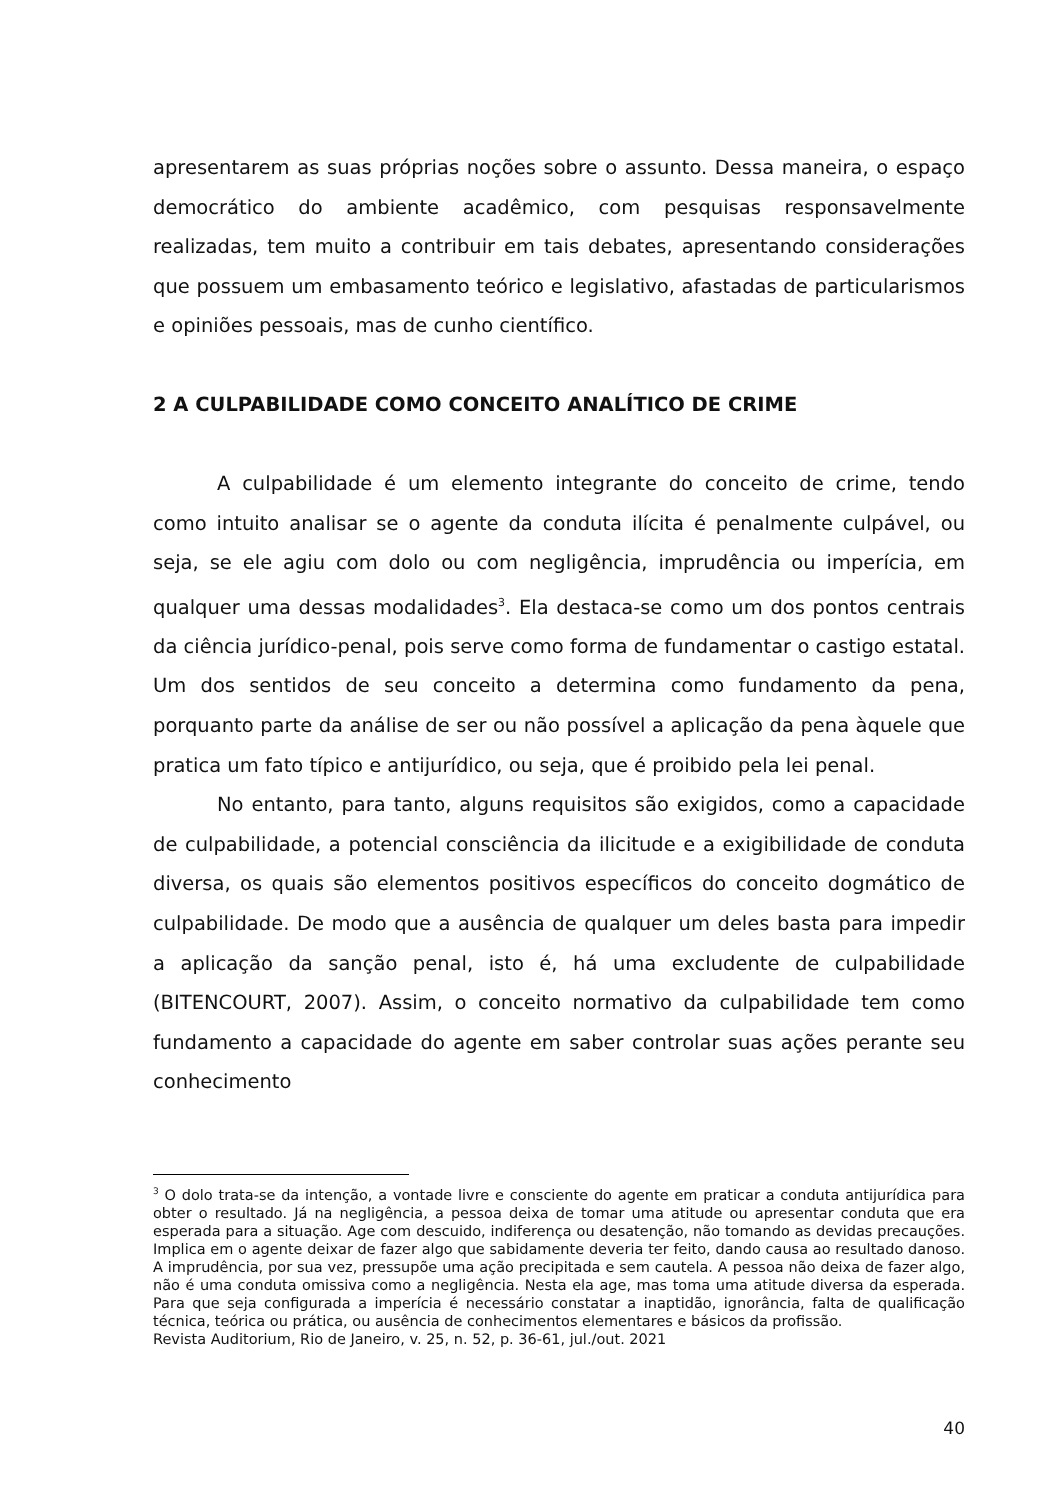apresentarem as suas próprias noções sobre o assunto. Dessa maneira, o espaço democrático do ambiente acadêmico, com pesquisas responsavelmente realizadas, tem muito a contribuir em tais debates, apresentando considerações que possuem um embasamento teórico e legislativo, afastadas de particularismos e opiniões pessoais, mas de cunho científico.
2 A CULPABILIDADE COMO CONCEITO ANALÍTICO DE CRIME
A culpabilidade é um elemento integrante do conceito de crime, tendo como intuito analisar se o agente da conduta ilícita é penalmente culpável, ou seja, se ele agiu com dolo ou com negligência, imprudência ou imperícia, em qualquer uma dessas modalidades<sup>3</sup>. Ela destaca-se como um dos pontos centrais da ciência jurídico-penal, pois serve como forma de fundamentar o castigo estatal. Um dos sentidos de seu conceito a determina como fundamento da pena, porquanto parte da análise de ser ou não possível a aplicação da pena àquele que pratica um fato típico e antijurídico, ou seja, que é proibido pela lei penal.
No entanto, para tanto, alguns requisitos são exigidos, como a capacidade de culpabilidade, a potencial consciência da ilicitude e a exigibilidade de conduta diversa, os quais são elementos positivos específicos do conceito dogmático de culpabilidade. De modo que a ausência de qualquer um deles basta para impedir a aplicação da sanção penal, isto é, há uma excludente de culpabilidade (BITENCOURT, 2007). Assim, o conceito normativo da culpabilidade tem como fundamento a capacidade do agente em saber controlar suas ações perante seu conhecimento
<sup>3</sup> O dolo trata-se da intenção, a vontade livre e consciente do agente em praticar a conduta antijurídica para obter o resultado. Já na negligência, a pessoa deixa de tomar uma atitude ou apresentar conduta que era esperada para a situação. Age com descuido, indiferença ou desatenção, não tomando as devidas precauções. Implica em o agente deixar de fazer algo que sabidamente deveria ter feito, dando causa ao resultado danoso. A imprudência, por sua vez, pressupõe uma ação precipitada e sem cautela. A pessoa não deixa de fazer algo, não é uma conduta omissiva como a negligência. Nesta ela age, mas toma uma atitude diversa da esperada. Para que seja configurada a imperícia é necessário constatar a inaptidão, ignorância, falta de qualificação técnica, teórica ou prática, ou ausência de conhecimentos elementares e básicos da profissão.
Revista Auditorium, Rio de Janeiro, v. 25, n. 52, p. 36-61, jul./out. 2021
40